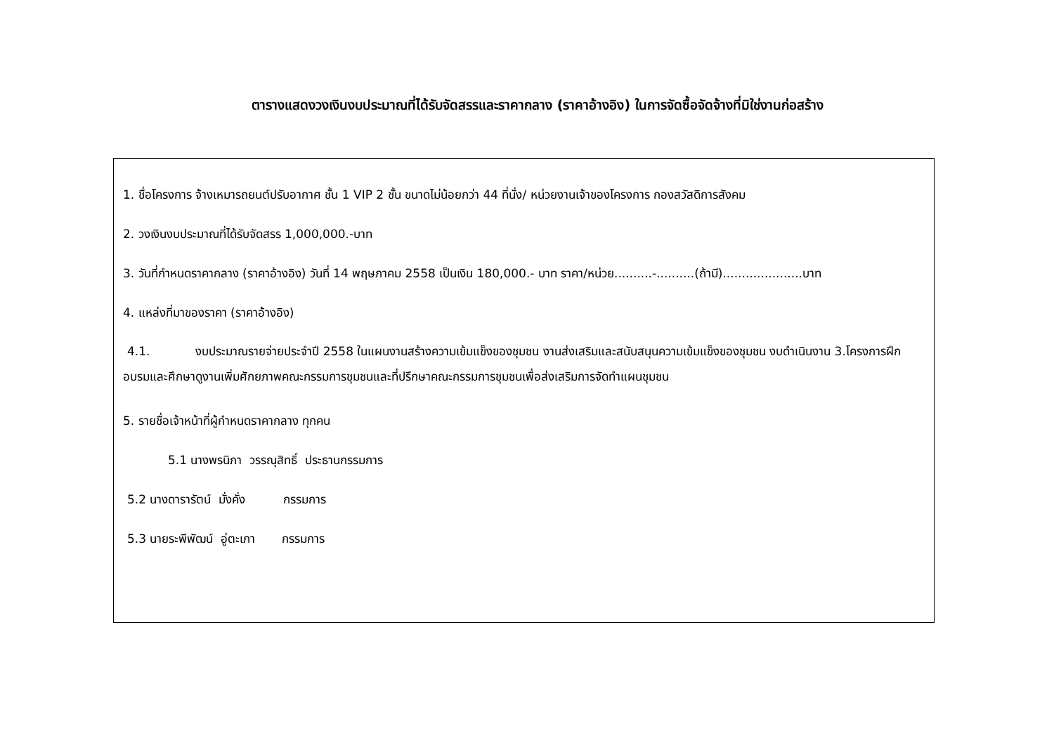ตารางแสดงวงเงินงบประมาณที่ได้รับจัดสรรและราคากลาง (ราคาอ้างอิง) ในการจัดซื้อจัดจ้างที่มิใช่งานก่อสร้าง
1. ชื่อโครงการ จ้างเหมารถยนต์ปรับอากาศ ชั้น 1 VIP 2 ชั้น ขนาดไม่น้อยกว่า 44 ที่นั่ง/ หน่วยงานเจ้าของโครงการ กองสวัสดิการสังคม
2. วงเงินงบประมาณที่ได้รับจัดสรร 1,000,000.-บาท
3. วันที่กำหนดราคากลาง (ราคาอ้างอิง) วันที่ 14 พฤษภาคม 2558 เป็นเงิน 180,000.- บาท ราคา/หน่วย..........-..........(ถ้ามี).....................บาท
4. แหล่งที่มาของราคา (ราคาอ้างอิง)
4.1. งบประมาณรายจ่ายประจำปี 2558 ในแผนงานสร้างความเข้มแข็งของชุมชน งานส่งเสริมและสนับสนุนความเข้มแข็งของชุมชน งบดำเนินงาน 3.โครงการฝึกอบรมและศึกษาดูงานเพิ่มศักยภาพคณะกรรมการชุมชนและที่ปรึกษาคณะกรรมการชุมชนเพื่อส่งเสริมการจัดทำแผนชุมชน
5. รายชื่อเจ้าหน้าที่ผู้กำหนดราคากลาง ทุกคน
5.1 นางพรนิภา วรรณุสิทธิ์ ประธานกรรมการ
5.2 นางดารารัตน์ มั่งคั่ง กรรมการ
5.3 นายระพีพัฒน์ อู่ตะเภา กรรมการ